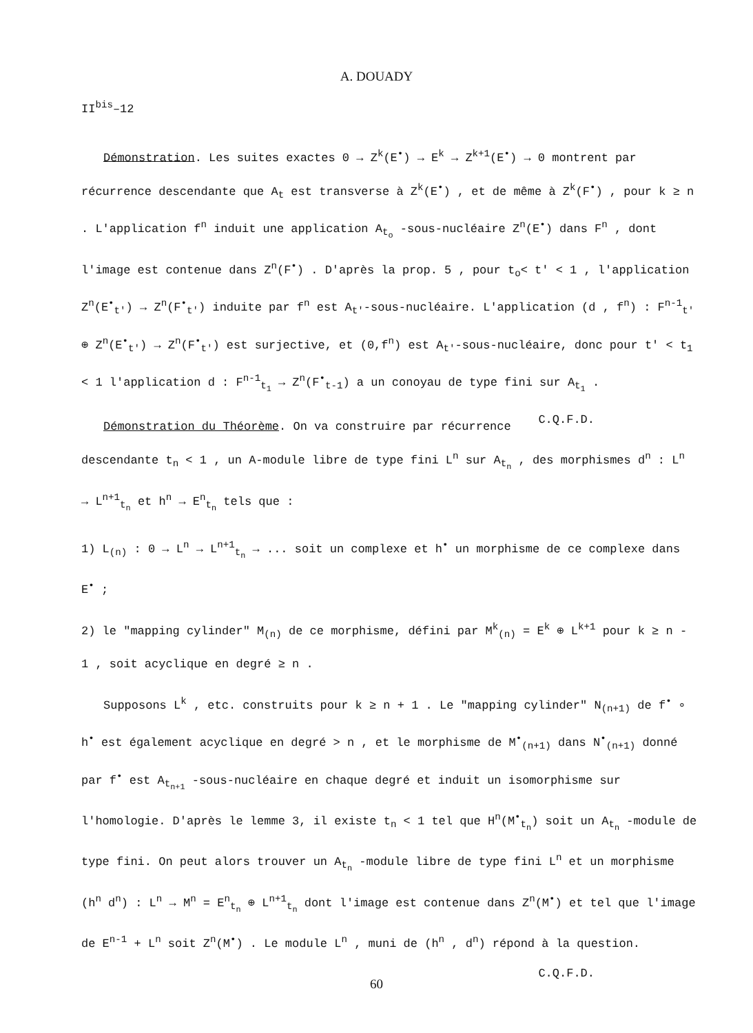A. DOUADY
II<sup>bis</sup>–12
Démonstration. Les suites exactes 0 → Z<sup>k</sup>(E<sup>•</sup>) → E<sup>k</sup> → Z<sup>k+1</sup>(E<sup>•</sup>) → 0 montrent par récurrence descendante que A<sub>t</sub> est transverse à Z<sup>k</sup>(E<sup>•</sup>) , et de même à Z<sup>k</sup>(F<sup>•</sup>) , pour k ≥ n . L'application f<sup>n</sup> induit une application A<sub>t<sub>o</sub></sub> -sous-nucléaire Z<sup>n</sup>(E<sup>•</sup>) dans F<sup>n</sup> , dont l'image est contenue dans Z<sup>n</sup>(F<sup>•</sup>) . D'après la prop. 5 , pour t<sub>o</sub>< t' < 1 , l'application Z<sup>n</sup>(E<sup>•</sup><sub>t'</sub>) → Z<sup>n</sup>(F<sup>•</sup><sub>t'</sub>) induite par f<sup>n</sup> est A<sub>t'</sub>-sous-nucléaire. L'application (d , f<sup>n</sup>) : F<sup>n-1</sup><sub>t'</sub> ⊕ Z<sup>n</sup>(E<sup>•</sup><sub>t'</sub>) → Z<sup>n</sup>(F<sup>•</sup><sub>t'</sub>) est surjective, et (0,f<sup>n</sup>) est A<sub>t'</sub>-sous-nucléaire, donc pour t' < t<sub>1</sub> < 1 l'application d : F<sup>n-1</sup><sub>t<sub>1</sub></sub> → Z<sup>n</sup>(F<sup>•</sup><sub>t-1</sub>) a un conoyau de type fini sur A<sub>t<sub>1</sub></sub> . C.Q.F.D.
Démonstration du Théorème. On va construire par récurrence descendante t<sub>n</sub> < 1 , un A-module libre de type fini L<sup>n</sup> sur A<sub>t<sub>n</sub></sub> , des morphismes d<sup>n</sup> : L<sup>n</sup> → L<sup>n+1</sup><sub>t<sub>n</sub></sub> et h<sup>n</sup> → E<sup>n</sup><sub>t<sub>n</sub></sub> tels que :
1) L<sub>(n)</sub> : 0 → L<sup>n</sup> → L<sup>n+1</sup><sub>t<sub>n</sub></sub> → ... soit un complexe et h<sup>•</sup> un morphisme de ce complexe dans E<sup>•</sup> ;
2) le "mapping cylinder" M<sub>(n)</sub> de ce morphisme, défini par M<sup>k</sup><sub>(n)</sub> = E<sup>k</sup> ⊕ L<sup>k+1</sup> pour k ≥ n - 1 , soit acyclique en degré ≥ n .
Supposons L<sup>k</sup> , etc. construits pour k ≥ n + 1 . Le "mapping cylinder" N<sub>(n+1)</sub> de f<sup>•</sup> ∘ h<sup>•</sup> est également acyclique en degré > n , et le morphisme de M<sup>•</sup><sub>(n+1)</sub> dans N<sup>•</sup><sub>(n+1)</sub> donné par f<sup>•</sup> est A<sub>t<sub>n+1</sub></sub> -sous-nucléaire en chaque degré et induit un isomorphisme sur l'homologie. D'après le lemme 3, il existe t<sub>n</sub> < 1 tel que H<sup>n</sup>(M<sup>•</sup><sub>t<sub>n</sub></sub>) soit un A<sub>t<sub>n</sub></sub> -module de type fini. On peut alors trouver un A<sub>t<sub>n</sub></sub> -module libre de type fini L<sup>n</sup> et un morphisme (h<sup>n</sup> d<sup>n</sup>) : L<sup>n</sup> → M<sup>n</sup> = E<sup>n</sup><sub>t<sub>n</sub></sub> ⊕ L<sup>n+1</sup><sub>t<sub>n</sub></sub> dont l'image est contenue dans Z<sup>n</sup>(M<sup>•</sup>) et tel que l'image de E<sup>n-1</sup> + L<sup>n</sup> soit Z<sup>n</sup>(M<sup>•</sup>) . Le module L<sup>n</sup> , muni de (h<sup>n</sup> , d<sup>n</sup>) répond à la question. C.Q.F.D.
60